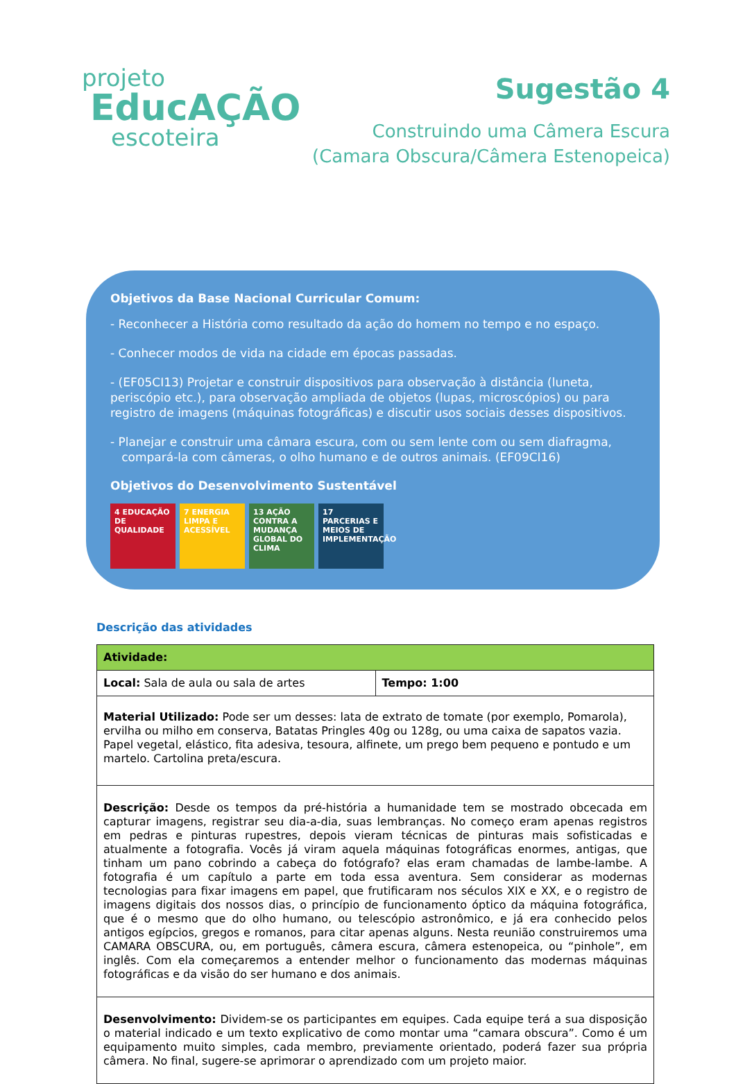projeto
EducAÇÃO
escoteira
Sugestão 4
Construindo uma Câmera Escura
(Camara Obscura/Câmera Estenopeica)
Objetivos da Base Nacional Curricular Comum:
- Reconhecer a História como resultado da ação do homem no tempo e no espaço.
- Conhecer modos de vida na cidade em épocas passadas.
- (EF05CI13) Projetar e construir dispositivos para observação à distância (luneta, periscópio etc.), para observação ampliada de objetos (lupas, microscópios) ou para registro de imagens (máquinas fotográficas) e discutir usos sociais desses dispositivos.
- Planejar e construir uma câmara escura, com ou sem lente com ou sem diafragma,
compará-la com câmeras, o olho humano e de outros animais. (EF09CI16)
Objetivos do Desenvolvimento Sustentável
4 EDUCAÇÃO DE QUALIDADE
7 ENERGIA LIMPA E ACESSÍVEL
13 AÇÃO CONTRA A MUDANÇA GLOBAL DO CLIMA
17 PARCERIAS E MEIOS DE IMPLEMENTAÇÃO
Descrição das atividades
| Atividade: | |
| Local: Sala de aula ou sala de artes | Tempo: 1:00 |
| Material Utilizado: Pode ser um desses: lata de extrato de tomate (por exemplo, Pomarola), ervilha ou milho em conserva, Batatas Pringles 40g ou 128g, ou uma caixa de sapatos vazia. Papel vegetal, elástico, fita adesiva, tesoura, alfinete, um prego bem pequeno e pontudo e um martelo. Cartolina preta/escura. | |
| Descrição: Desde os tempos da pré-história a humanidade tem se mostrado obcecada em capturar imagens, registrar seu dia-a-dia, suas lembranças. No começo eram apenas registros em pedras e pinturas rupestres, depois vieram técnicas de pinturas mais sofisticadas e atualmente a fotografia. Vocês já viram aquela máquinas fotográficas enormes, antigas, que tinham um pano cobrindo a cabeça do fotógrafo? elas eram chamadas de lambe-lambe. A fotografia é um capítulo a parte em toda essa aventura. Sem considerar as modernas tecnologias para fixar imagens em papel, que frutificaram nos séculos XIX e XX, e o registro de imagens digitais dos nossos dias, o princípio de funcionamento óptico da máquina fotográfica, que é o mesmo que do olho humano, ou telescópio astronômico, e já era conhecido pelos antigos egípcios, gregos e romanos, para citar apenas alguns. Nesta reunião construiremos uma CAMARA OBSCURA, ou, em português, câmera escura, câmera estenopeica, ou “pinhole”, em inglês. Com ela começaremos a entender melhor o funcionamento das modernas máquinas fotográficas e da visão do ser humano e dos animais. | |
| Desenvolvimento: Dividem-se os participantes em equipes. Cada equipe terá a sua disposição o material indicado e um texto explicativo de como montar uma “camara obscura”. Como é um equipamento muito simples, cada membro, previamente orientado, poderá fazer sua própria câmera. No final, sugere-se aprimorar o aprendizado com um projeto maior. | |